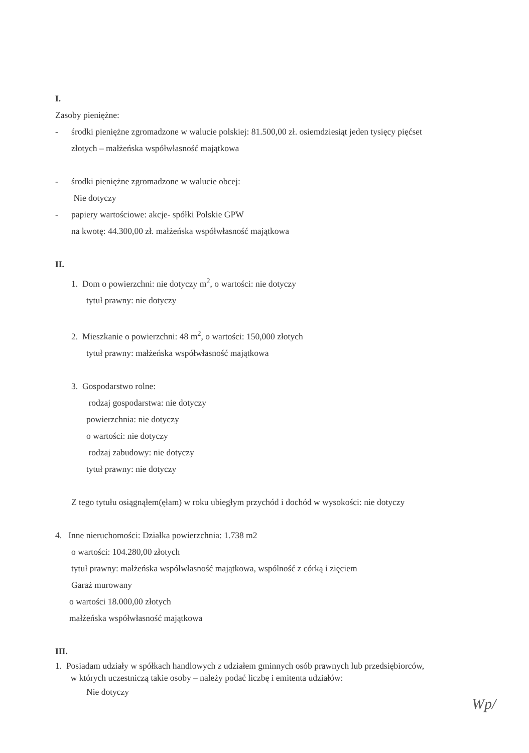I.
Zasoby pieniężne:
- środki pieniężne zgromadzone w walucie polskiej: 81.500,00 zł. osiemdziesiąt jeden tysięcy pięćset
złotych – małżeńska współwłasność majątkowa
- środki pieniężne zgromadzone w walucie obcej:
Nie dotyczy
- papiery wartościowe: akcje- spółki Polskie GPW
na kwotę: 44.300,00 zł. małżeńska współwłasność majątkowa
II.
1. Dom o powierzchni: nie dotyczy m<sup>2</sup>, o wartości: nie dotyczy
tytuł prawny: nie dotyczy
2. Mieszkanie o powierzchni: 48 m<sup>2</sup>, o wartości: 150,000 złotych
tytuł prawny: małżeńska współwłasność majątkowa
3. Gospodarstwo rolne:
rodzaj gospodarstwa: nie dotyczy
powierzchnia: nie dotyczy
o wartości: nie dotyczy
rodzaj zabudowy: nie dotyczy
tytuł prawny: nie dotyczy
Z tego tytułu osiągnąłem(ęłam) w roku ubiegłym przychód i dochód w wysokości: nie dotyczy
4. Inne nieruchomości: Działka powierzchnia: 1.738 m2
o wartości: 104.280,00 złotych
tytuł prawny: małżeńska współwłasność majątkowa, wspólność z córką i zięciem
Garaż murowany
o wartości 18.000,00 złotych
małżeńska współwłasność majątkowa
III.
1. Posiadam udziały w spółkach handlowych z udziałem gminnych osób prawnych lub przedsiębiorców,
w których uczestniczą takie osoby – należy podać liczbę i emitenta udziałów:
Nie dotyczy
Wp/